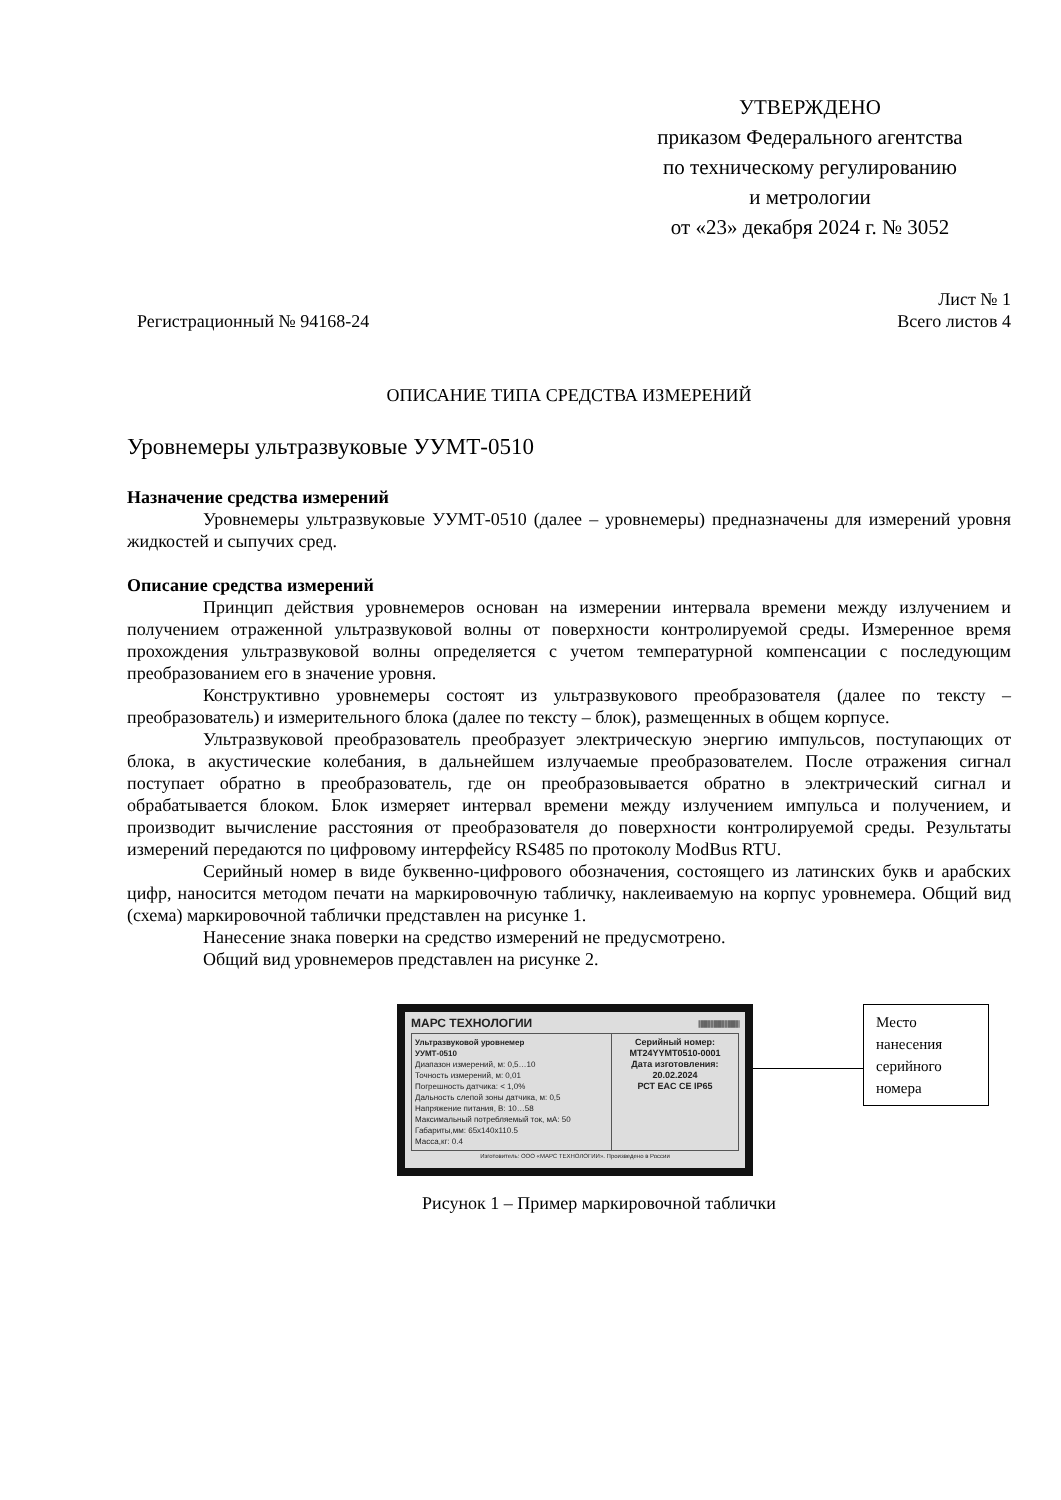УТВЕРЖДЕНО
приказом Федерального агентства
по техническому регулированию
и метрологии
от «23» декабря 2024 г. № 3052
Лист № 1
Регистрационный № 94168-24 Всего листов 4
ОПИСАНИЕ ТИПА СРЕДСТВА ИЗМЕРЕНИЙ
Уровнемеры ультразвуковые УУМТ-0510
Назначение средства измерений
Уровнемеры ультразвуковые УУМТ-0510 (далее – уровнемеры) предназначены для измерений уровня жидкостей и сыпучих сред.
Описание средства измерений
Принцип действия уровнемеров основан на измерении интервала времени между излучением и получением отраженной ультразвуковой волны от поверхности контролируемой среды. Измеренное время прохождения ультразвуковой волны определяется с учетом температурной компенсации с последующим преобразованием его в значение уровня.
Конструктивно уровнемеры состоят из ультразвукового преобразователя (далее по тексту – преобразователь) и измерительного блока (далее по тексту – блок), размещенных в общем корпусе.
Ультразвуковой преобразователь преобразует электрическую энергию импульсов, поступающих от блока, в акустические колебания, в дальнейшем излучаемые преобразователем. После отражения сигнал поступает обратно в преобразователь, где он преобразовывается обратно в электрический сигнал и обрабатывается блоком. Блок измеряет интервал времени между излучением импульса и получением, и производит вычисление расстояния от преобразователя до поверхности контролируемой среды. Результаты измерений передаются по цифровому интерфейсу RS485 по протоколу ModBus RTU.
Серийный номер в виде буквенно-цифрового обозначения, состоящего из латинских букв и арабских цифр, наносится методом печати на маркировочную табличку, наклеиваемую на корпус уровнемера. Общий вид (схема) маркировочной таблички представлен на рисунке 1.
Нанесение знака поверки на средство измерений не предусмотрено.
Общий вид уровнемеров представлен на рисунке 2.
МАРС ТЕХНОЛОГИИ ||||||||||||||||||||||||||||||||||||||
Ультразвуковой уровнемер
УУМТ-0510
Диапазон измерений, м: 0,5…10
Точность измерений, м: 0,01
Погрешность датчика: < 1,0%
Дальность слепой зоны датчика, м: 0,5
Напряжение питания, В: 10…58
Максимальный потребляемый ток, мА: 50
Габариты,мм: 65x140x110.5
Масса,кг: 0.4
Серийный номер:
MT24YYMT0510-0001
Дата изготовления:
20.02.2024
РСТ ЕАС CE IP65
Изготовитель: ООО «МАРС ТЕХНОЛОГИИ». Произведено в России
Место нанесения серийного номера
Рисунок 1 – Пример маркировочной таблички